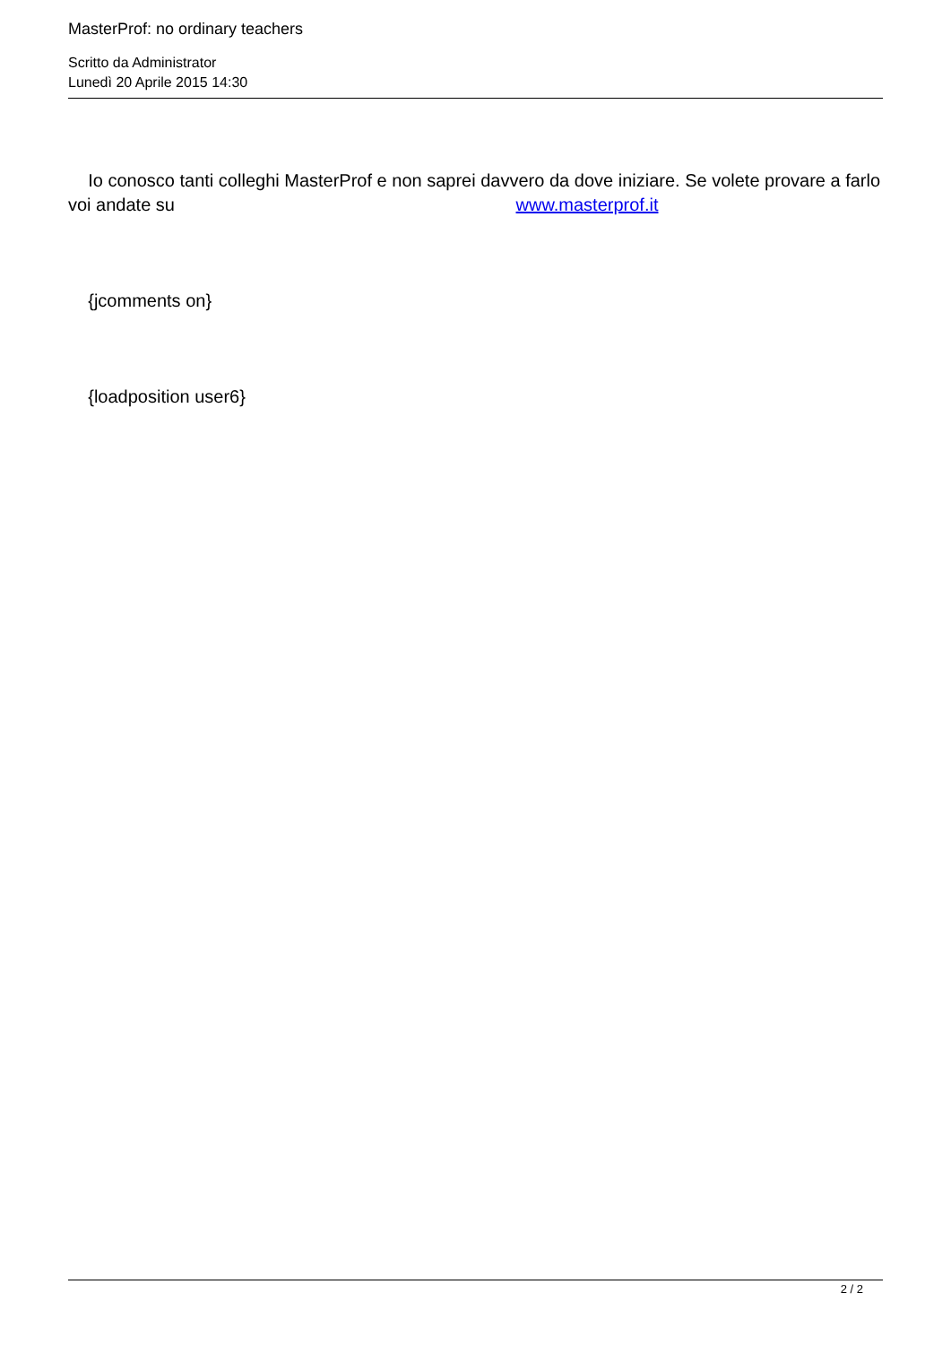MasterProf: no ordinary teachers
Scritto da Administrator
Lunedì 20 Aprile 2015 14:30
Io conosco tanti colleghi MasterProf e non saprei davvero da dove iniziare. Se volete provare a farlo voi andate su www.masterprof.it
{jcomments on}
{loadposition user6}
2 / 2